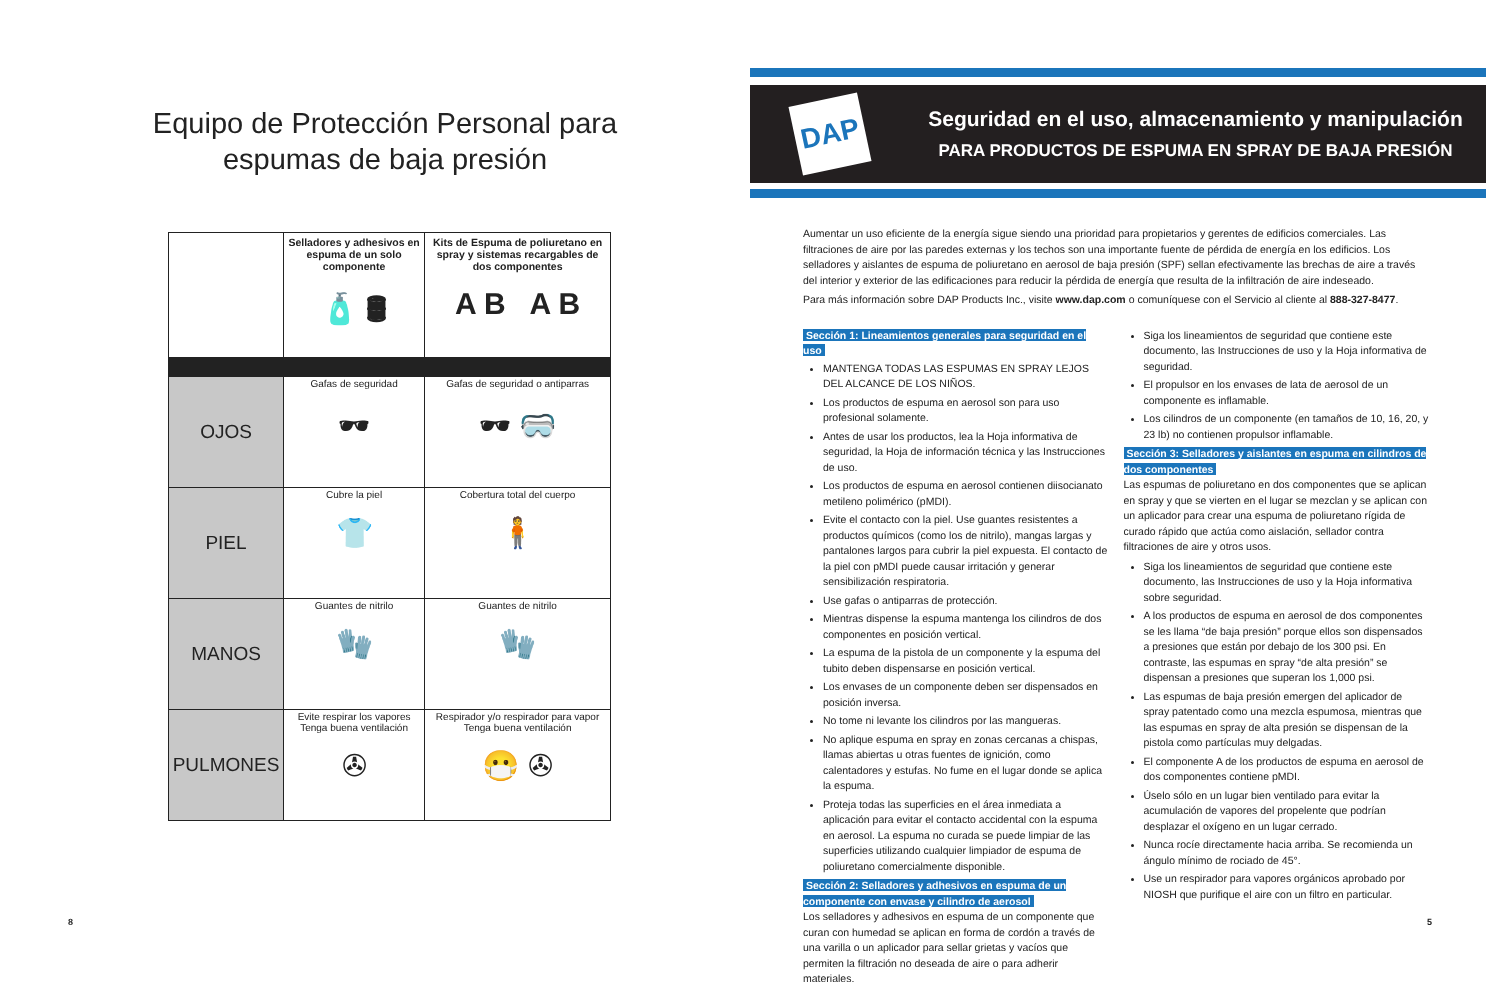Equipo de Protección Personal para
espumas de baja presión
| | Selladores y adhesivos en espuma de un solo componente 🧴 🛢 | Kits de Espuma de poliuretano en spray y sistemas recargables de dos componentes A B A B |
| --- | --- | --- |
| OJOS | Gafas de seguridad 🕶 | Gafas de seguridad o antiparras 🕶 🥽 |
| PIEL | Cubre la piel 👕 | Cobertura total del cuerpo 🧍 |
| MANOS | Guantes de nitrilo 🧤 | Guantes de nitrilo 🧤 |
| PULMONES | Evite respirar los vapores Tenga buena ventilación ✇ | Respirador y/o respirador para vapor Tenga buena ventilación 😷 ✇ |
8
DAP
Seguridad en el uso, almacenamiento y manipulación
PARA PRODUCTOS DE ESPUMA EN SPRAY DE BAJA PRESIÓN
Aumentar un uso eficiente de la energía sigue siendo una prioridad para propietarios y gerentes de edificios comerciales. Las filtraciones de aire por las paredes externas y los techos son una importante fuente de pérdida de energía en los edificios. Los selladores y aislantes de espuma de poliuretano en aerosol de baja presión (SPF) sellan efectivamente las brechas de aire a través del interior y exterior de las edificaciones para reducir la pérdida de energía que resulta de la infiltración de aire indeseado.
Para más información sobre DAP Products Inc., visite www.dap.com o comuníquese con el Servicio al cliente al 888-327-8477.
Sección 1: Lineamientos generales para seguridad en el uso
MANTENGA TODAS LAS ESPUMAS EN SPRAY LEJOS DEL ALCANCE DE LOS NIÑOS.
Los productos de espuma en aerosol son para uso profesional solamente.
Antes de usar los productos, lea la Hoja informativa de seguridad, la Hoja de información técnica y las Instrucciones de uso.
Los productos de espuma en aerosol contienen diisocianato metileno polimérico (pMDI).
Evite el contacto con la piel. Use guantes resistentes a productos químicos (como los de nitrilo), mangas largas y pantalones largos para cubrir la piel expuesta. El contacto de la piel con pMDI puede causar irritación y generar sensibilización respiratoria.
Use gafas o antiparras de protección.
Mientras dispense la espuma mantenga los cilindros de dos componentes en posición vertical.
La espuma de la pistola de un componente y la espuma del tubito deben dispensarse en posición vertical.
Los envases de un componente deben ser dispensados en posición inversa.
No tome ni levante los cilindros por las mangueras.
No aplique espuma en spray en zonas cercanas a chispas, llamas abiertas u otras fuentes de ignición, como calentadores y estufas. No fume en el lugar donde se aplica la espuma.
Proteja todas las superficies en el área inmediata a aplicación para evitar el contacto accidental con la espuma en aerosol. La espuma no curada se puede limpiar de las superficies utilizando cualquier limpiador de espuma de poliuretano comercialmente disponible.
Sección 2: Selladores y adhesivos en espuma de un componente con envase y cilindro de aerosol
Los selladores y adhesivos en espuma de un componente que curan con humedad se aplican en forma de cordón a través de una varilla o un aplicador para sellar grietas y vacíos que permiten la filtración no deseada de aire o para adherir materiales.
Siga los lineamientos de seguridad que contiene este documento, las Instrucciones de uso y la Hoja informativa de seguridad.
El propulsor en los envases de lata de aerosol de un componente es inflamable.
Los cilindros de un componente (en tamaños de 10, 16, 20, y 23 lb) no contienen propulsor inflamable.
Sección 3: Selladores y aislantes en espuma en cilindros de dos componentes
Las espumas de poliuretano en dos componentes que se aplican en spray y que se vierten en el lugar se mezclan y se aplican con un aplicador para crear una espuma de poliuretano rígida de curado rápido que actúa como aislación, sellador contra filtraciones de aire y otros usos.
Siga los lineamientos de seguridad que contiene este documento, las Instrucciones de uso y la Hoja informativa sobre seguridad.
A los productos de espuma en aerosol de dos componentes se les llama “de baja presión” porque ellos son dispensados a presiones que están por debajo de los 300 psi. En contraste, las espumas en spray “de alta presión” se dispensan a presiones que superan los 1,000 psi.
Las espumas de baja presión emergen del aplicador de spray patentado como una mezcla espumosa, mientras que las espumas en spray de alta presión se dispensan de la pistola como partículas muy delgadas.
El componente A de los productos de espuma en aerosol de dos componentes contiene pMDI.
Úselo sólo en un lugar bien ventilado para evitar la acumulación de vapores del propelente que podrían desplazar el oxígeno en un lugar cerrado.
Nunca rocíe directamente hacia arriba. Se recomienda un ángulo mínimo de rociado de 45°.
Use un respirador para vapores orgánicos aprobado por NIOSH que purifique el aire con un filtro en particular.
5